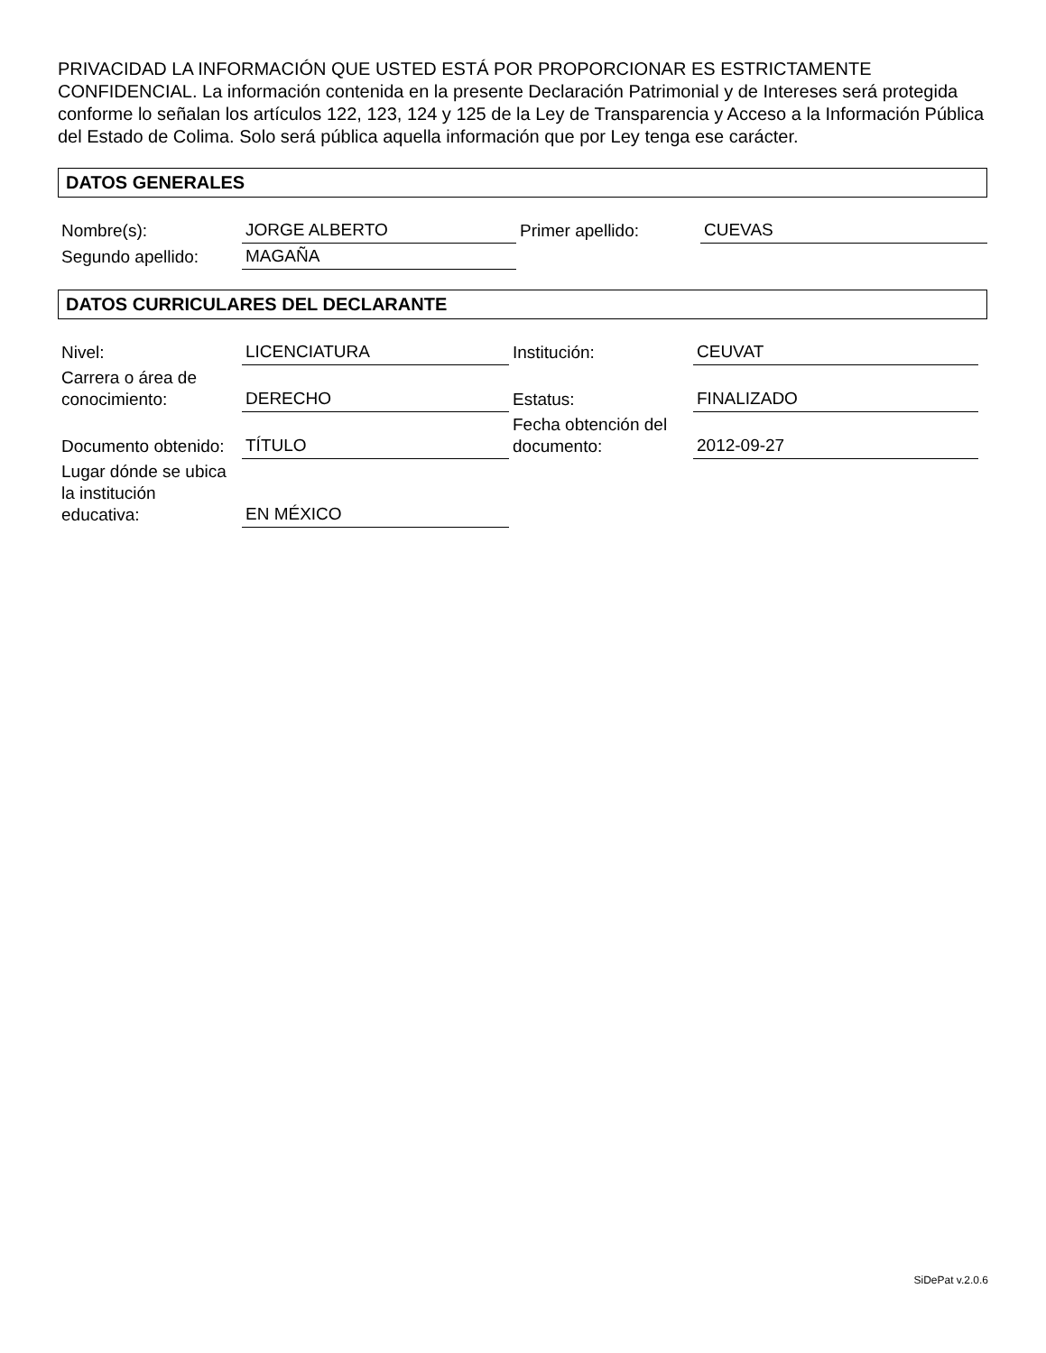PRIVACIDAD LA INFORMACIÓN QUE USTED ESTÁ POR PROPORCIONAR ES ESTRICTAMENTE CONFIDENCIAL. La información contenida en la presente Declaración Patrimonial y de Intereses será protegida conforme lo señalan los artículos 122, 123, 124 y 125 de la Ley de Transparencia y Acceso a la Información Pública del Estado de Colima. Solo será pública aquella información que por Ley tenga ese carácter.
DATOS GENERALES
| Nombre(s): | JORGE ALBERTO | Primer apellido: | CUEVAS |
| Segundo apellido: | MAGAÑA | | |
DATOS CURRICULARES DEL DECLARANTE
| Nivel: | LICENCIATURA | Institución: | CEUVAT |
| Carrera o área de conocimiento: | DERECHO | Estatus: | FINALIZADO |
| Documento obtenido: | TÍTULO | Fecha obtención del documento: | 2012-09-27 |
| Lugar dónde se ubica la institución educativa: | EN MÉXICO | | |
SiDePat v.2.0.6